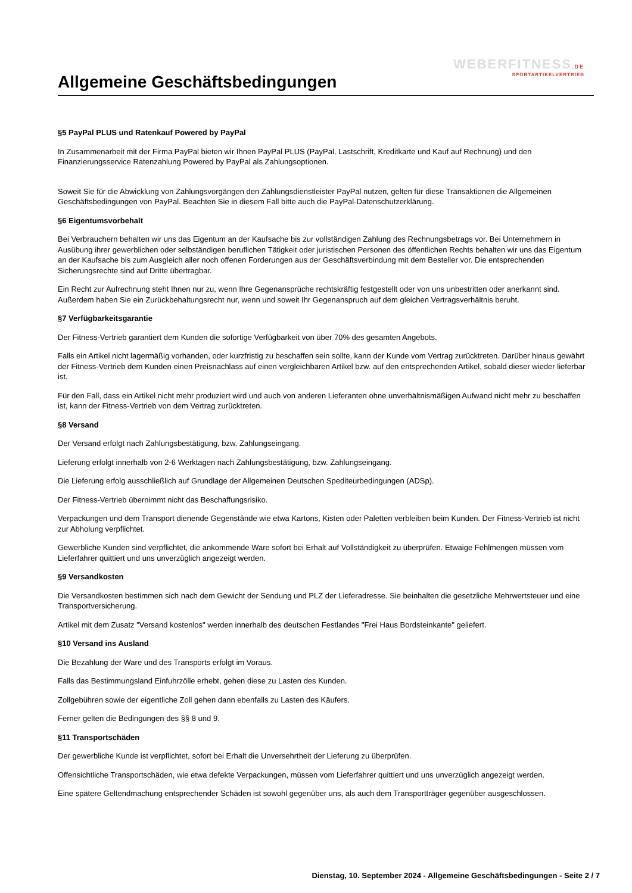WEBERFITNESS.DE
SPORTARTIKELVERTRIEB
Allgemeine Geschäftsbedingungen
§5 PayPal PLUS und Ratenkauf Powered by PayPal
In Zusammenarbeit mit der Firma PayPal bieten wir Ihnen PayPal PLUS (PayPal, Lastschrift, Kreditkarte und Kauf auf Rechnung) und den Finanzierungsservice Ratenzahlung Powered by PayPal als Zahlungsoptionen.
Soweit Sie für die Abwicklung von Zahlungsvorgängen den Zahlungsdienstleister PayPal nutzen, gelten für diese Transaktionen die Allgemeinen Geschäftsbedingungen von PayPal. Beachten Sie in diesem Fall bitte auch die PayPal-Datenschutzerklärung.
§6 Eigentumsvorbehalt
Bei Verbrauchern behalten wir uns das Eigentum an der Kaufsache bis zur vollständigen Zahlung des Rechnungsbetrags vor. Bei Unternehmern in Ausübung ihrer gewerblichen oder selbständigen beruflichen Tätigkeit oder juristischen Personen des öffentlichen Rechts behalten wir uns das Eigentum an der Kaufsache bis zum Ausgleich aller noch offenen Forderungen aus der Geschäftsverbindung mit dem Besteller vor. Die entsprechenden Sicherungsrechte sind auf Dritte übertragbar.
Ein Recht zur Aufrechnung steht Ihnen nur zu, wenn Ihre Gegenansprüche rechtskräftig festgestellt oder von uns unbestritten oder anerkannt sind. Außerdem haben Sie ein Zurückbehaltungsrecht nur, wenn und soweit Ihr Gegenanspruch auf dem gleichen Vertragsverhältnis beruht.
§7 Verfügbarkeitsgarantie
Der Fitness-Vertrieb garantiert dem Kunden die sofortige Verfügbarkeit von über 70% des gesamten Angebots.
Falls ein Artikel nicht lagermäßig vorhanden, oder kurzfristig zu beschaffen sein sollte, kann der Kunde vom Vertrag zurücktreten. Darüber hinaus gewährt der Fitness-Vertrieb dem Kunden einen Preisnachlass auf einen vergleichbaren Artikel bzw. auf den entsprechenden Artikel, sobald dieser wieder lieferbar ist.
Für den Fall, dass ein Artikel nicht mehr produziert wird und auch von anderen Lieferanten ohne unverhältnismäßigen Aufwand nicht mehr zu beschaffen ist, kann der Fitness-Vertrieb von dem Vertrag zurücktreten.
§8 Versand
Der Versand erfolgt nach Zahlungsbestätigung, bzw. Zahlungseingang.
Lieferung erfolgt innerhalb von 2-6 Werktagen nach Zahlungsbestätigung, bzw. Zahlungseingang.
Die Lieferung erfolg ausschließlich auf Grundlage der Allgemeinen Deutschen Spediteurbedingungen (ADSp).
Der Fitness-Vertrieb übernimmt nicht das Beschaffungsrisiko.
Verpackungen und dem Transport dienende Gegenstände wie etwa Kartons, Kisten oder Paletten verbleiben beim Kunden. Der Fitness-Vertrieb ist nicht zur Abholung verpflichtet.
Gewerbliche Kunden sind verpflichtet, die ankommende Ware sofort bei Erhalt auf Vollständigkeit zu überprüfen. Etwaige Fehlmengen müssen vom Lieferfahrer quittiert und uns unverzüglich angezeigt werden.
§9 Versandkosten
Die Versandkosten bestimmen sich nach dem Gewicht der Sendung und PLZ der Lieferadresse. Sie beinhalten die gesetzliche Mehrwertsteuer und eine Transportversicherung.
Artikel mit dem Zusatz "Versand kostenlos" werden innerhalb des deutschen Festlandes "Frei Haus Bordsteinkante" geliefert.
§10 Versand ins Ausland
Die Bezahlung der Ware und des Transports erfolgt im Voraus.
Falls das Bestimmungsland Einfuhrzölle erhebt, gehen diese zu Lasten des Kunden.
Zollgebühren sowie der eigentliche Zoll gehen dann ebenfalls zu Lasten des Käufers.
Ferner gelten die Bedingungen des §§ 8 und 9.
§11 Transportschäden
Der gewerbliche Kunde ist verpflichtet, sofort bei Erhalt die Unversehrtheit der Lieferung zu überprüfen.
Offensichtliche Transportschäden, wie etwa defekte Verpackungen, müssen vom Lieferfahrer quittiert und uns unverzüglich angezeigt werden.
Eine spätere Geltendmachung entsprechender Schäden ist sowohl gegenüber uns, als auch dem Transportträger gegenüber ausgeschlossen.
Dienstag, 10. September 2024 - Allgemeine Geschäftsbedingungen - Seite 2 / 7